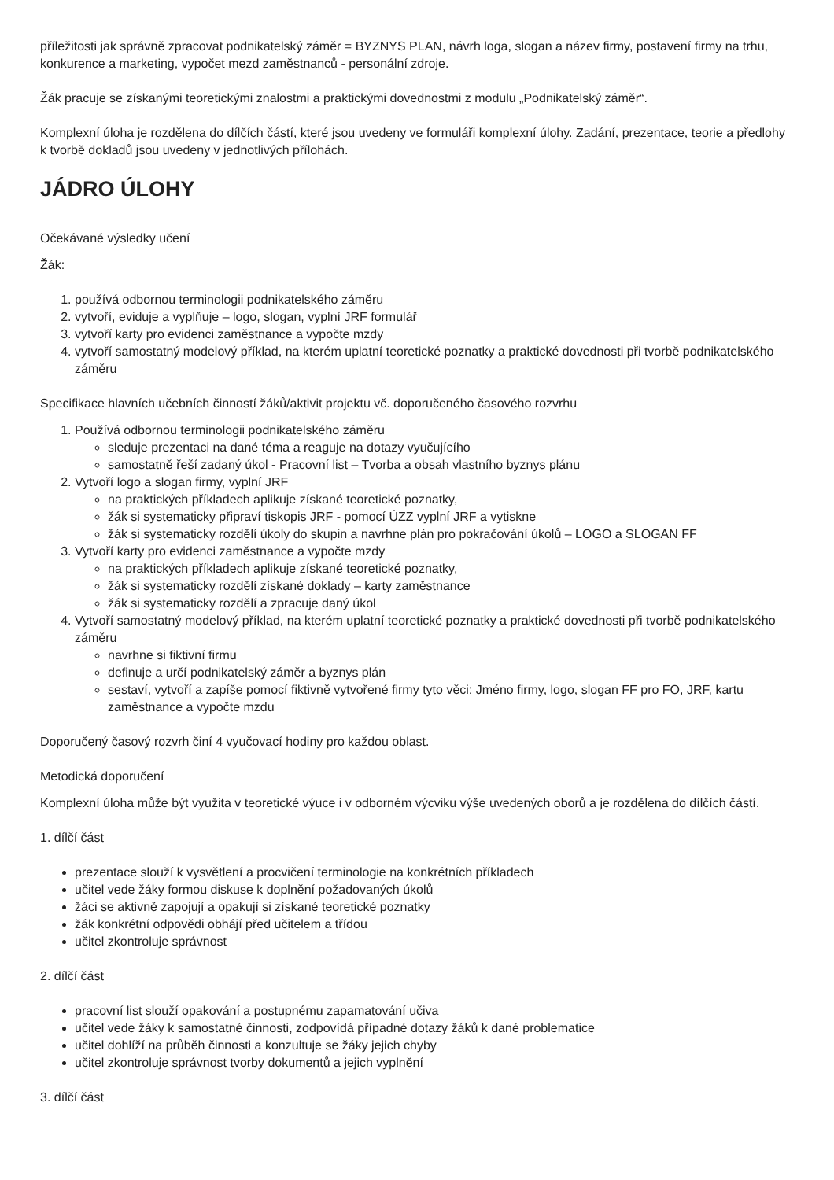příležitosti jak správně zpracovat podnikatelský záměr = BYZNYS PLAN, návrh loga, slogan a název firmy, postavení firmy na trhu, konkurence a marketing, vypočet mezd zaměstnanců - personální zdroje.
Žák pracuje se získanými teoretickými znalostmi a praktickými dovednostmi z modulu „Podnikatelský záměr“.
Komplexní úloha je rozdělena do dílčích částí, které jsou uvedeny ve formuláři komplexní úlohy. Zadání, prezentace, teorie a předlohy k tvorbě dokladů jsou uvedeny v jednotlivých přílohách.
JÁDRO ÚLOHY
Očekávané výsledky učení
Žák:
1. používá odbornou terminologii podnikatelského záměru
2. vytvoří, eviduje a vyplňuje – logo, slogan, vyplní JRF formulář
3. vytvoří karty pro evidenci zaměstnance a vypočte mzdy
4. vytvoří samostatný modelový příklad, na kterém uplatní teoretické poznatky a praktické dovednosti při tvorbě podnikatelského záměru
Specifikace hlavních učebních činností žáků/aktivit projektu vč. doporučeného časového rozvrhu
1. Používá odbornou terminologii podnikatelského záměru
sleduje prezentaci na dané téma a reaguje na dotazy vyučujícího
samostatně řeší zadaný úkol - Pracovní list – Tvorba a obsah vlastního byznys plánu
2. Vytvoří logo a slogan firmy, vyplní JRF
na praktických příkladech aplikuje získané teoretické poznatky,
žák si systematicky připraví tiskopis JRF - pomocí ÚZZ vyplní JRF a vytiskne
žák si systematicky rozdělí úkoly do skupin a navrhne plán pro pokračování úkolů – LOGO a SLOGAN FF
3. Vytvoří karty pro evidenci zaměstnance a vypočte mzdy
na praktických příkladech aplikuje získané teoretické poznatky,
žák si systematicky rozdělí získané doklady – karty zaměstnance
žák si systematicky rozdělí a zpracuje daný úkol
4. Vytvoří samostatný modelový příklad, na kterém uplatní teoretické poznatky a praktické dovednosti při tvorbě podnikatelského záměru
navrhne si fiktivní firmu
definuje a určí podnikatelský záměr a byznys plán
sestaví, vytvoří a zapíše pomocí fiktivně vytvořené firmy tyto věci: Jméno firmy, logo, slogan FF pro FO, JRF, kartu zaměstnance a vypočte mzdu
Doporučený časový rozvrh činí 4 vyučovací hodiny pro každou oblast.
Metodická doporučení
Komplexní úloha může být využita v teoretické výuce i v odborném výcviku výše uvedených oborů a je rozdělena do dílčích částí.
1. dílčí část
prezentace slouží k vysvětlení a procvičení terminologie na konkrétních příkladech
učitel vede žáky formou diskuse k doplnění požadovaných úkolů
žáci se aktivně zapojují a opakují si získané teoretické poznatky
žák konkrétní odpovědi obhájí před učitelem a třídou
učitel zkontroluje správnost
2. dílčí část
pracovní list slouží opakování a postupnému zapamatování učiva
učitel vede žáky k samostatné činnosti, zodpovídá případné dotazy žáků k dané problematice
učitel dohlíží na průběh činnosti a konzultuje se žáky jejich chyby
učitel zkontroluje správnost tvorby dokumentů a jejich vyplnění
3. dílčí část